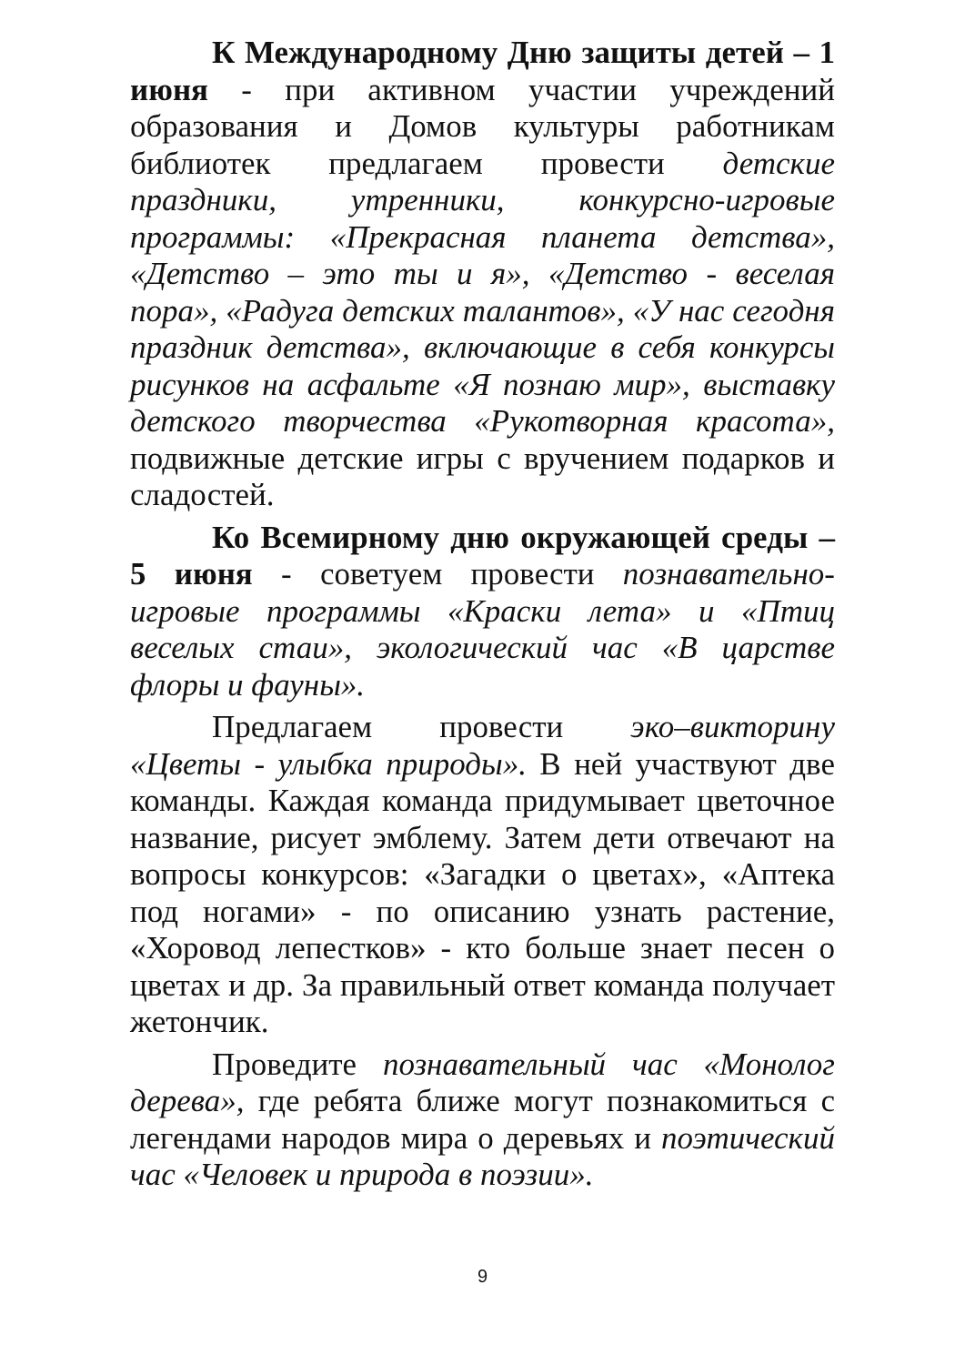К Международному Дню защиты детей – 1 июня - при активном участии учреждений образования и Домов культуры работникам библиотек предлагаем провести детские праздники, утренники, конкурсно-игровые программы: «Прекрасная планета детства», «Детство – это ты и я», «Детство - веселая пора», «Радуга детских талантов», «У нас сегодня праздник детства», включающие в себя конкурсы рисунков на асфальте «Я познаю мир», выставку детского творчества «Рукотворная красота», подвижные детские игры с вручением подарков и сладостей.
Ко Всемирному дню окружающей среды – 5 июня - советуем провести познавательно-игровые программы «Краски лета» и «Птиц веселых стаи», экологический час «В царстве флоры и фауны».
Предлагаем провести эко–викторину «Цветы - улыбка природы». В ней участвуют две команды. Каждая команда придумывает цветочное название, рисует эмблему. Затем дети отвечают на вопросы конкурсов: «Загадки о цветах», «Аптека под ногами» - по описанию узнать растение, «Хоровод лепестков» - кто больше знает песен о цветах и др. За правильный ответ команда получает жетончик.
Проведите познавательный час «Монолог дерева», где ребята ближе могут познакомиться с легендами народов мира о деревьях и поэтический час «Человек и природа в поэзии».
9